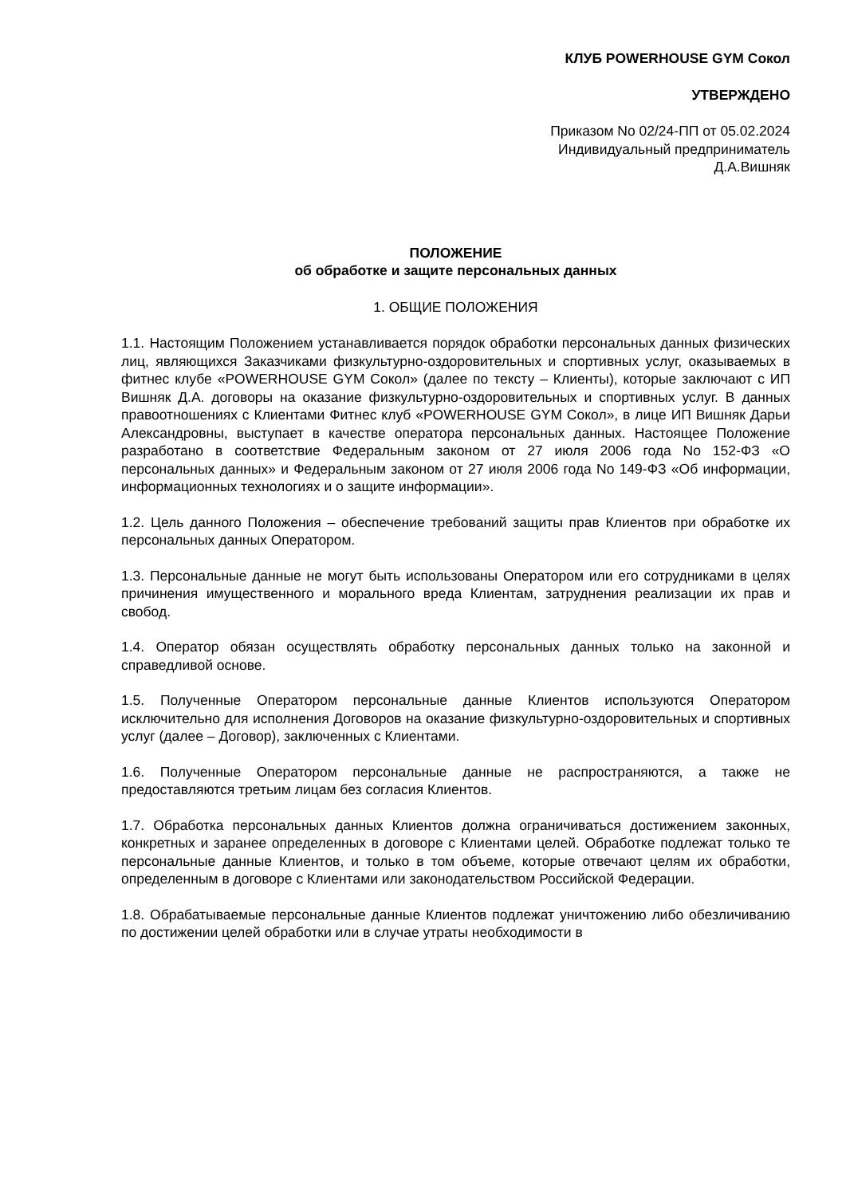КЛУБ POWERHOUSE GYM Сокол
УТВЕРЖДЕНО
Приказом No 02/24-ПП от 05.02.2024
Индивидуальный предприниматель
Д.А.Вишняк
ПОЛОЖЕНИЕ
об обработке и защите персональных данных
1. ОБЩИЕ ПОЛОЖЕНИЯ
1.1. Настоящим Положением устанавливается порядок обработки персональных данных физических лиц, являющихся Заказчиками физкультурно-оздоровительных и спортивных услуг, оказываемых в фитнес клубе «POWERHOUSE GYM Сокол» (далее по тексту – Клиенты), которые заключают с ИП Вишняк Д.А. договоры на оказание физкультурно-оздоровительных и спортивных услуг. В данных правоотношениях с Клиентами Фитнес клуб «POWERHOUSE GYM Сокол», в лице ИП Вишняк Дарьи Александровны, выступает в качестве оператора персональных данных. Настоящее Положение разработано в соответствие Федеральным законом от 27 июля 2006 года No 152-ФЗ «О персональных данных» и Федеральным законом от 27 июля 2006 года No 149-ФЗ «Об информации, информационных технологиях и о защите информации».
1.2. Цель данного Положения – обеспечение требований защиты прав Клиентов при обработке их персональных данных Оператором.
1.3. Персональные данные не могут быть использованы Оператором или его сотрудниками в целях причинения имущественного и морального вреда Клиентам, затруднения реализации их прав и свобод.
1.4. Оператор обязан осуществлять обработку персональных данных только на законной и справедливой основе.
1.5. Полученные Оператором персональные данные Клиентов используются Оператором исключительно для исполнения Договоров на оказание физкультурно-оздоровительных и спортивных услуг (далее – Договор), заключенных с Клиентами.
1.6. Полученные Оператором персональные данные не распространяются, а также не предоставляются третьим лицам без согласия Клиентов.
1.7. Обработка персональных данных Клиентов должна ограничиваться достижением законных, конкретных и заранее определенных в договоре с Клиентами целей. Обработке подлежат только те персональные данные Клиентов, и только в том объеме, которые отвечают целям их обработки, определенным в договоре с Клиентами или законодательством Российской Федерации.
1.8. Обрабатываемые персональные данные Клиентов подлежат уничтожению либо обезличиванию по достижении целей обработки или в случае утраты необходимости в